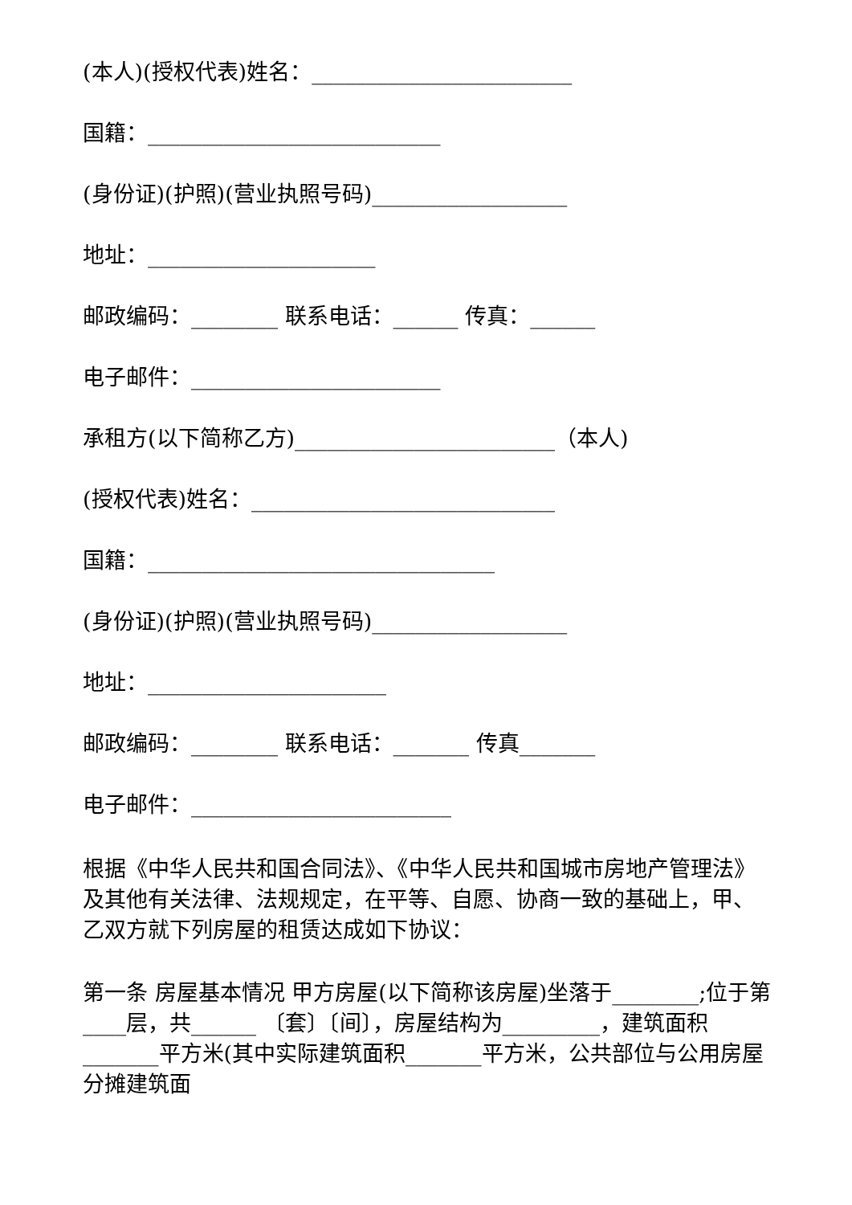(本人)(授权代表)姓名：________________________
国籍：___________________________
(身份证)(护照)(营业执照号码)__________________
地址：_____________________
邮政编码：________ 联系电话：______ 传真：______
电子邮件：_______________________
承租方(以下简称乙方)________________________（本人)
(授权代表)姓名：____________________________
国籍：________________________________
(身份证)(护照)(营业执照号码)__________________
地址：______________________
邮政编码：________ 联系电话：_______ 传真_______
电子邮件：________________________
根据《中华人民共和国合同法》、《中华人民共和国城市房地产管理法》及其他有关法律、法规规定，在平等、自愿、协商一致的基础上，甲、乙双方就下列房屋的租赁达成如下协议：
第一条 房屋基本情况 甲方房屋(以下简称该房屋)坐落于________;位于第____层，共______ 〔套〕〔间〕，房屋结构为_________，建筑面积_______平方米(其中实际建筑面积_______平方米，公共部位与公用房屋分摊建筑面